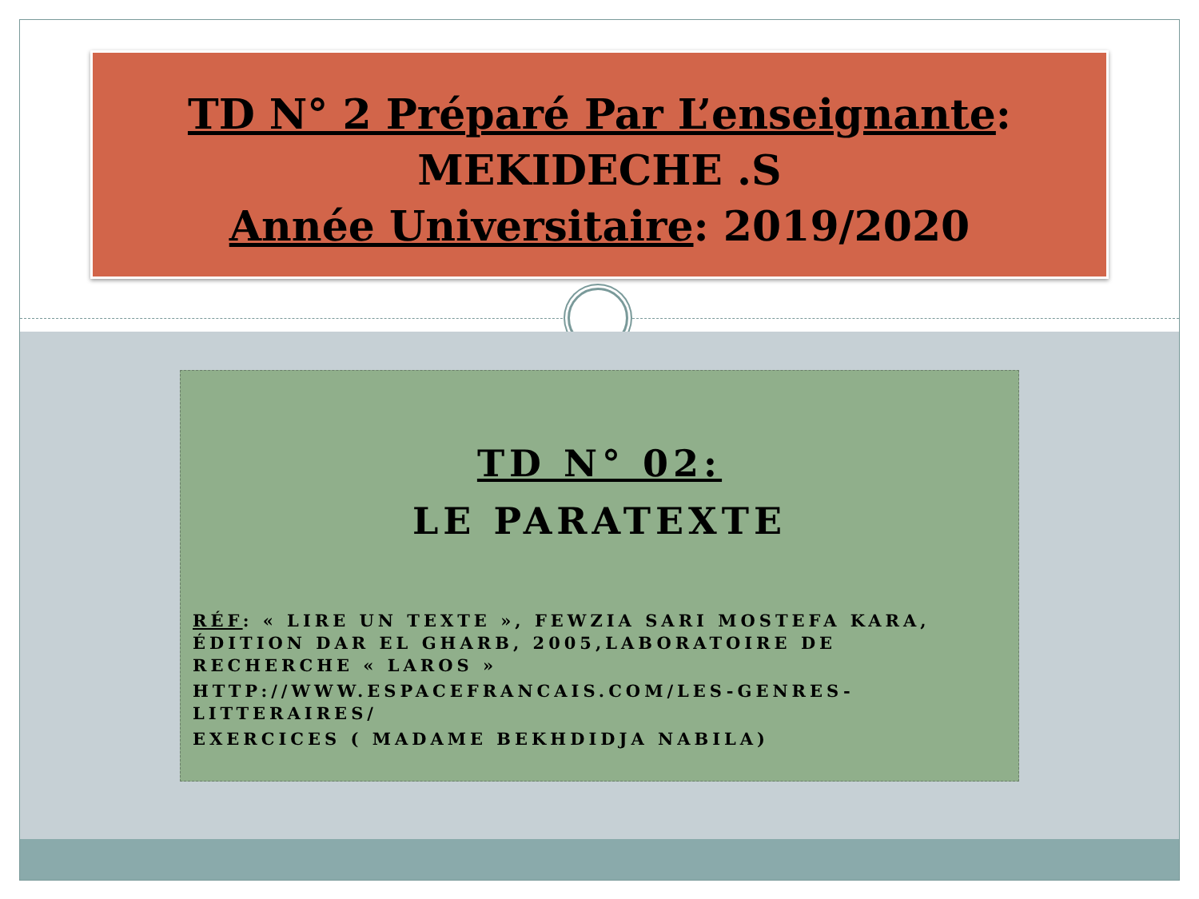TD N° 2 Préparé Par L’enseignante:
MEKIDECHE .S
Année Universitaire: 2019/2020
TD N° 02:
LE PARATEXTE
RÉF: « LIRE UN TEXTE », FEWZIA SARI MOSTEFA KARA, ÉDITION DAR EL GHARB, 2005,LABORATOIRE DE RECHERCHE « LAROS »
HTTP://WWW.ESPACEFRANCAIS.COM/LES-GENRES-LITTERAIRES/
EXERCICES ( MADAME BEKHDIDJA NABILA)